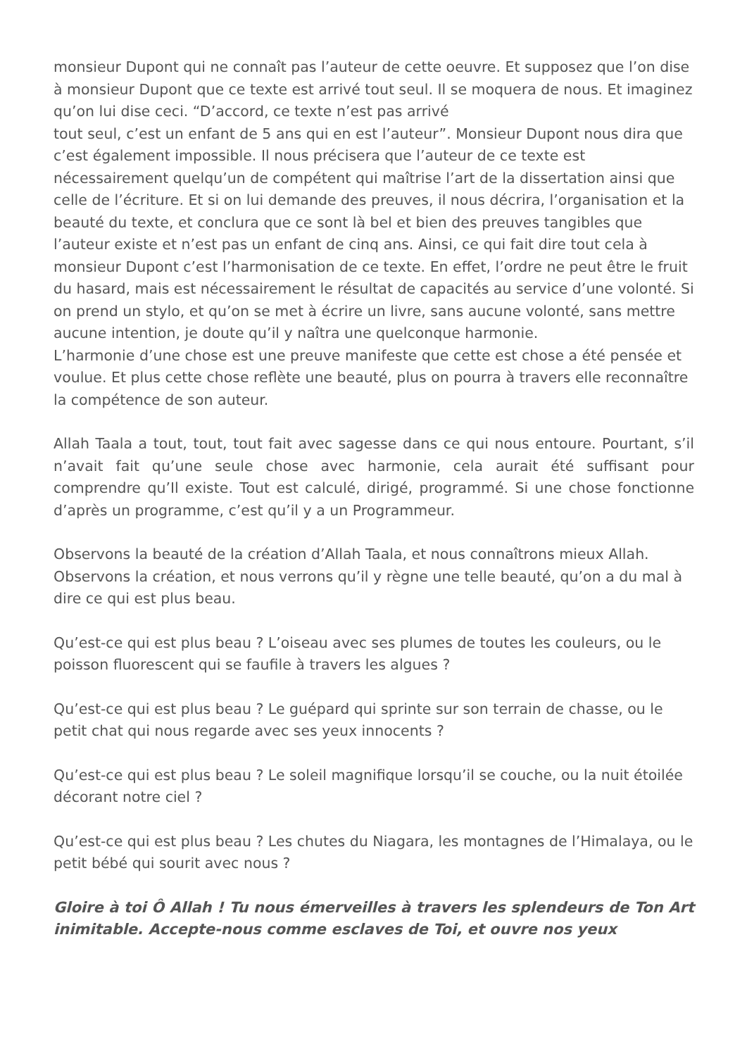monsieur Dupont qui ne connaît pas l’auteur de cette oeuvre. Et supposez que l’on dise à monsieur Dupont que ce texte est arrivé tout seul. Il se moquera de nous. Et imaginez qu’on lui dise ceci. “D’accord, ce texte n’est pas arrivé
tout seul, c’est un enfant de 5 ans qui en est l’auteur”. Monsieur Dupont nous dira que c’est également impossible. Il nous précisera que l’auteur de ce texte est nécessairement quelqu’un de compétent qui maîtrise l’art de la dissertation ainsi que celle de l’écriture. Et si on lui demande des preuves, il nous décrira, l’organisation et la beauté du texte, et conclura que ce sont là bel et bien des preuves tangibles que l’auteur existe et n’est pas un enfant de cinq ans. Ainsi, ce qui fait dire tout cela à monsieur Dupont c’est l’harmonisation de ce texte. En effet, l’ordre ne peut être le fruit du hasard, mais est nécessairement le résultat de capacités au service d’une volonté. Si on prend un stylo, et qu’on se met à écrire un livre, sans aucune volonté, sans mettre aucune intention, je doute qu’il y naîtra une quelconque harmonie.
L’harmonie d’une chose est une preuve manifeste que cette est chose a été pensée et voulue. Et plus cette chose reflète une beauté, plus on pourra à travers elle reconnaître la compétence de son auteur.
Allah Taala a tout, tout, tout fait avec sagesse dans ce qui nous entoure. Pourtant, s’il n’avait fait qu’une seule chose avec harmonie, cela aurait été suffisant pour comprendre qu’Il existe. Tout est calculé, dirigé, programmé. Si une chose fonctionne d’après un programme, c’est qu’il y a un Programmeur.
Observons la beauté de la création d’Allah Taala, et nous connaîtrons mieux Allah. Observons la création, et nous verrons qu’il y règne une telle beauté, qu’on a du mal à dire ce qui est plus beau.
Qu’est-ce qui est plus beau ? L’oiseau avec ses plumes de toutes les couleurs, ou le poisson fluorescent qui se faufile à travers les algues ?
Qu’est-ce qui est plus beau ? Le guépard qui sprinte sur son terrain de chasse, ou le petit chat qui nous regarde avec ses yeux innocents ?
Qu’est-ce qui est plus beau ? Le soleil magnifique lorsqu’il se couche, ou la nuit étoilée décorant notre ciel ?
Qu’est-ce qui est plus beau ? Les chutes du Niagara, les montagnes de l’Himalaya, ou le petit bébé qui sourit avec nous ?
Gloire à toi Ô Allah ! Tu nous émerveilles à travers les splendeurs de Ton Art inimitable. Accepte-nous comme esclaves de Toi, et ouvre nos yeux